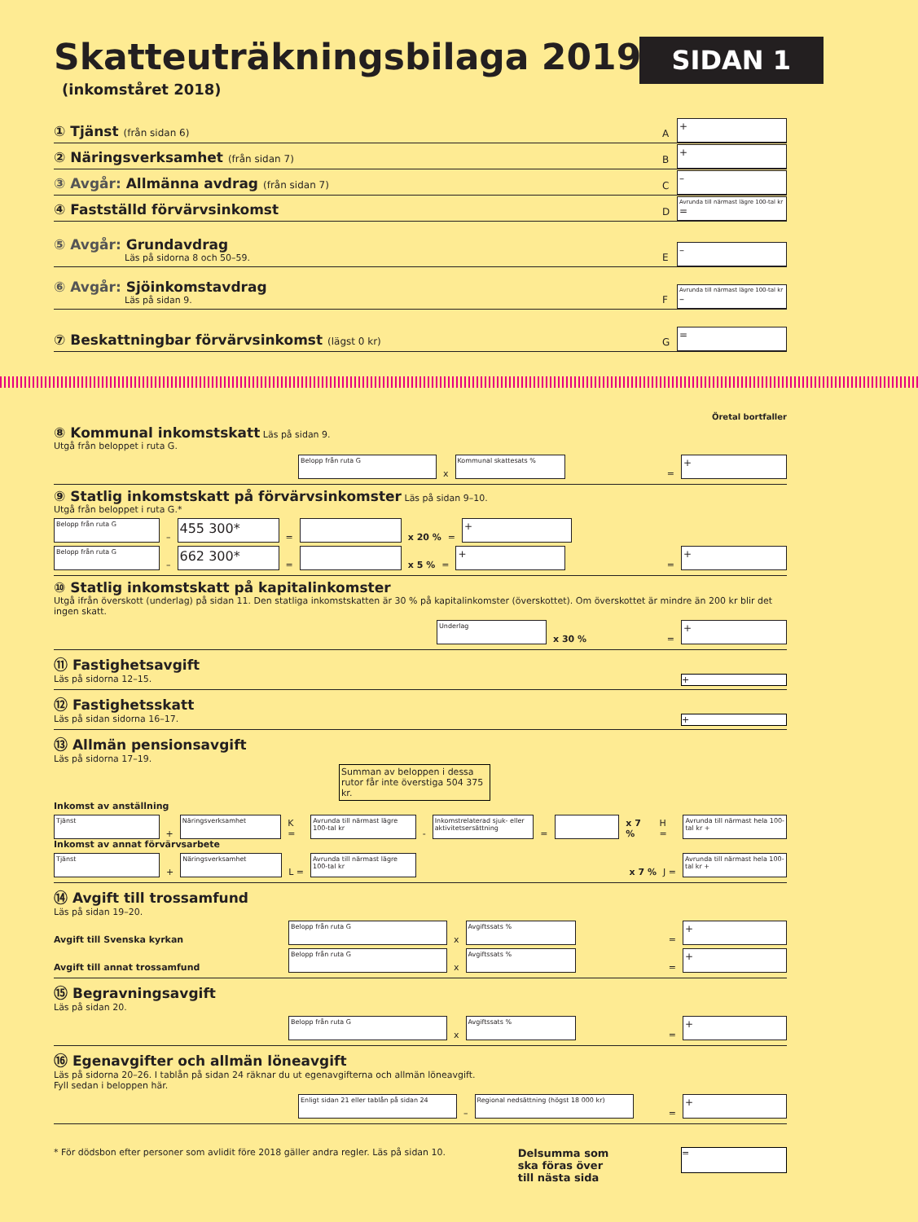Skatteuträkningsbilaga 2019
SIDAN 1
(inkomståret 2018)
① Tjänst (från sidan 6)
A
+
② Näringsverksamhet (från sidan 7)
B
+
③ Avgår: Allmänna avdrag (från sidan 7)
C
–
④ Fastställd förvärvsinkomst
D
Avrunda till närmast lägre 100-tal kr
=
⑤ Avgår: Grundavdrag
Läs på sidorna 8 och 50–59.
E
–
⑥ Avgår: Sjöinkomstavdrag
Läs på sidan 9.
F
Avrunda till närmast lägre 100-tal kr
–
⑦ Beskattningbar förvärvsinkomst (lägst 0 kr)
G
=
Öretal bortfaller
⑧ Kommunal inkomstskatt Läs på sidan 9.
Utgå från beloppet i ruta G.
Belopp från ruta G
x
Kommunal skattesats %
=
+
⑨ Statlig inkomstskatt på förvärvsinkomster Läs på sidan 9–10.
Utgå från beloppet i ruta G.*
Belopp från ruta G
–
455 300*
=
x 20 % =
+
Belopp från ruta G
–
662 300*
=
x 5 % =
+
=
+
⑩ Statlig inkomstskatt på kapitalinkomster
Utgå ifrån överskott (underlag) på sidan 11. Den statliga inkomstskatten är 30 % på kapitalinkomster (överskottet). Om överskottet är mindre än 200 kr blir det ingen skatt.
Underlag
x 30 % =
+
⑪ Fastighetsavgift
Läs på sidorna 12–15. +
⑫ Fastighetsskatt
Läs på sidan sidorna 16–17. +
⑬ Allmän pensionsavgift
Läs på sidorna 17–19.
Summan av beloppen i dessa rutor får inte överstiga 504 375 kr.
Inkomst av anställning
Tjänst
+
Näringsverksamhet
K =
Avrunda till närmast lägre 100-tal kr
-
Inkomstrelaterad sjuk- eller aktivitetsersättning
=
x 7 % H =
Avrunda till närmast hela 100-tal kr +
Inkomst av annat förvärvsarbete
Tjänst
+
Näringsverksamhet
L =
Avrunda till närmast lägre 100-tal kr
x 7 % J =
Avrunda till närmast hela 100-tal kr +
⑭ Avgift till trossamfund
Läs på sidan 19–20.
Avgift till Svenska kyrkan
Belopp från ruta G
x
Avgiftssats %
=
+
Avgift till annat trossamfund
Belopp från ruta G
x
Avgiftssats %
=
+
⑮ Begravningsavgift
Läs på sidan 20.
Belopp från ruta G
x
Avgiftssats %
=
+
⑯ Egenavgifter och allmän löneavgift
Läs på sidorna 20–26. I tablån på sidan 24 räknar du ut egenavgifterna och allmän löneavgift.
Fyll sedan i beloppen här.
Enligt sidan 21 eller tablån på sidan 24
–
Regional nedsättning (högst 18 000 kr)
=
+
* För dödsbon efter personer som avlidit före 2018 gäller andra regler. Läs på sidan 10. Delsumma som
ska föras över
till nästa sida =